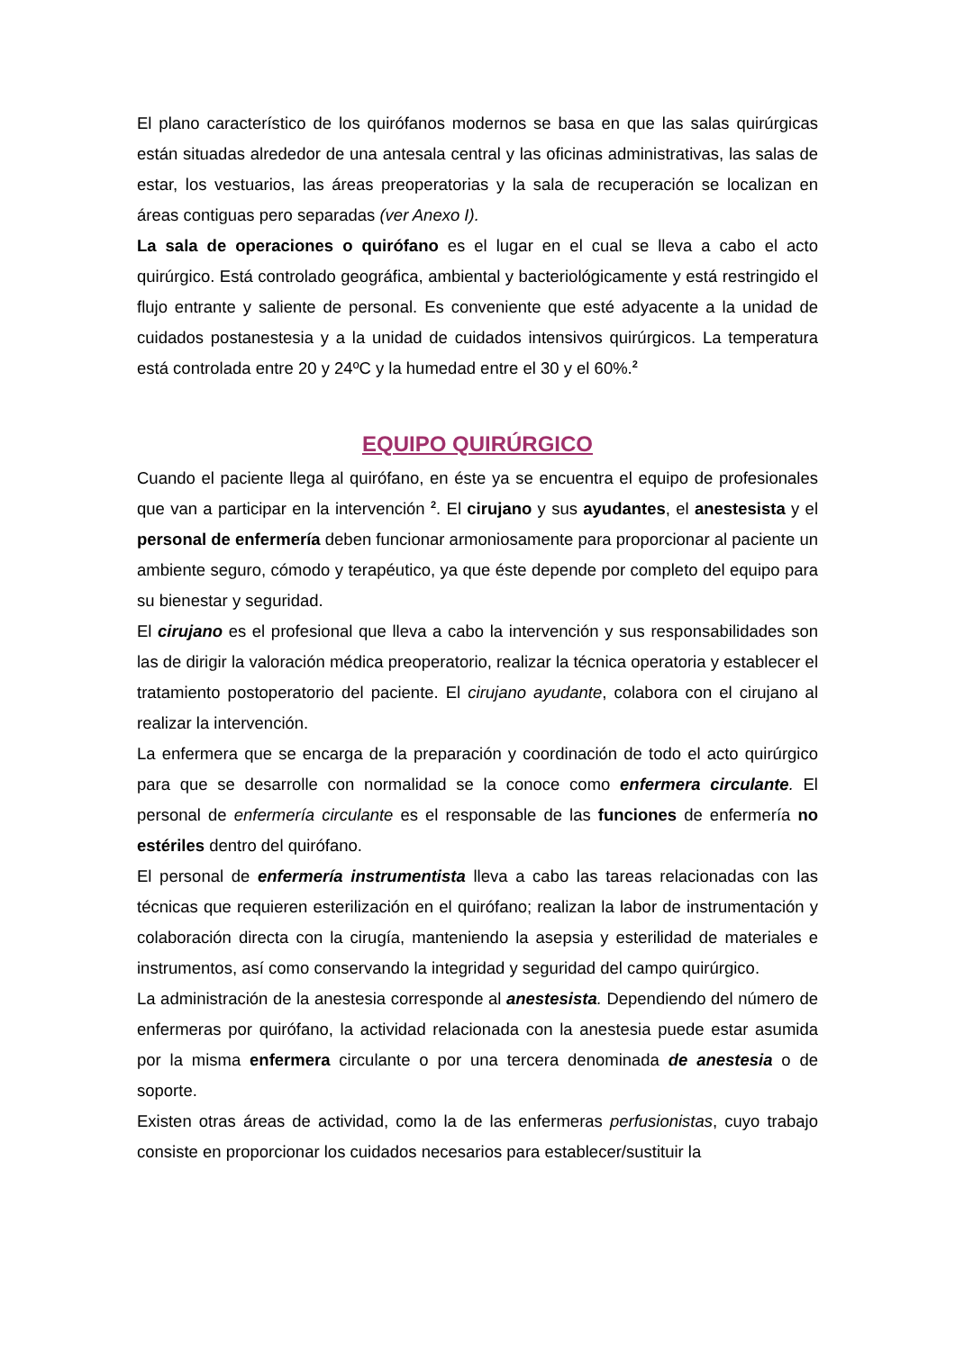El plano característico de los quirófanos modernos se basa en que las salas quirúrgicas están situadas alrededor de una antesala central y las oficinas administrativas, las salas de estar, los vestuarios, las áreas preoperatorias y la sala de recuperación se localizan en áreas contiguas pero separadas (ver Anexo I).
La sala de operaciones o quirófano es el lugar en el cual se lleva a cabo el acto quirúrgico. Está controlado geográfica, ambiental y bacteriológicamente y está restringido el flujo entrante y saliente de personal. Es conveniente que esté adyacente a la unidad de cuidados postanestesia y a la unidad de cuidados intensivos quirúrgicos. La temperatura está controlada entre 20 y 24ºC y la humedad entre el 30 y el 60%.<sup>2</sup>
EQUIPO QUIRÚRGICO
Cuando el paciente llega al quirófano, en éste ya se encuentra el equipo de profesionales que van a participar en la intervención <sup>2</sup>. El cirujano y sus ayudantes, el anestesista y el personal de enfermería deben funcionar armoniosamente para proporcionar al paciente un ambiente seguro, cómodo y terapéutico, ya que éste depende por completo del equipo para su bienestar y seguridad.
El cirujano es el profesional que lleva a cabo la intervención y sus responsabilidades son las de dirigir la valoración médica preoperatorio, realizar la técnica operatoria y establecer el tratamiento postoperatorio del paciente. El cirujano ayudante, colabora con el cirujano al realizar la intervención.
La enfermera que se encarga de la preparación y coordinación de todo el acto quirúrgico para que se desarrolle con normalidad se la conoce como enfermera circulante. El personal de enfermería circulante es el responsable de las funciones de enfermería no estériles dentro del quirófano.
El personal de enfermería instrumentista lleva a cabo las tareas relacionadas con las técnicas que requieren esterilización en el quirófano; realizan la labor de instrumentación y colaboración directa con la cirugía, manteniendo la asepsia y esterilidad de materiales e instrumentos, así como conservando la integridad y seguridad del campo quirúrgico.
La administración de la anestesia corresponde al anestesista. Dependiendo del número de enfermeras por quirófano, la actividad relacionada con la anestesia puede estar asumida por la misma enfermera circulante o por una tercera denominada de anestesia o de soporte.
Existen otras áreas de actividad, como la de las enfermeras perfusionistas, cuyo trabajo consiste en proporcionar los cuidados necesarios para establecer/sustituir la